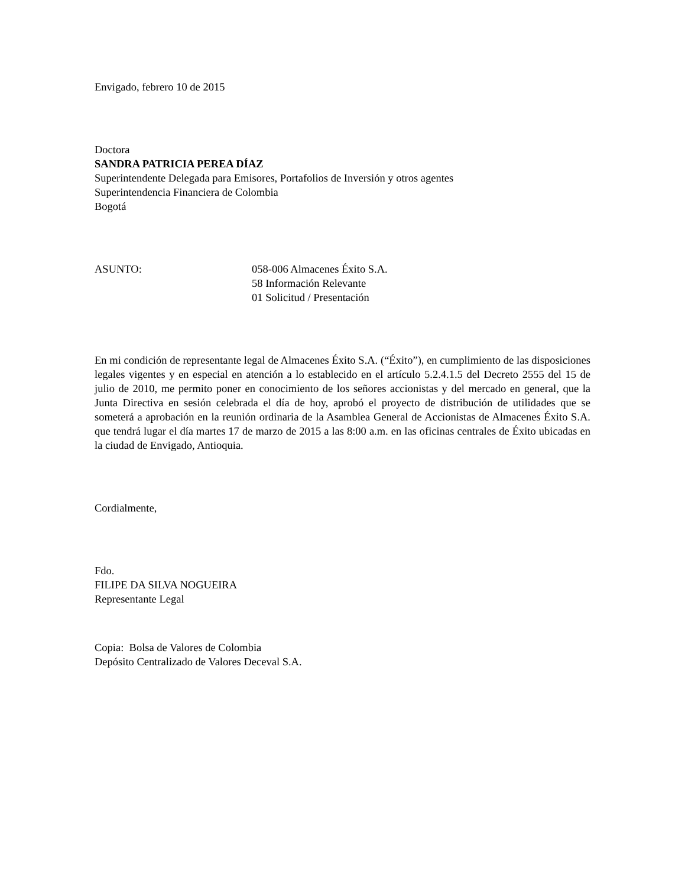Envigado, febrero 10 de 2015
Doctora
SANDRA PATRICIA PEREA DÍAZ
Superintendente Delegada para Emisores, Portafolios de Inversión y otros agentes
Superintendencia Financiera de Colombia
Bogotá
ASUNTO: 058-006 Almacenes Éxito S.A.
58 Información Relevante
01 Solicitud / Presentación
En mi condición de representante legal de Almacenes Éxito S.A. (“Éxito”), en cumplimiento de las disposiciones legales vigentes y en especial en atención a lo establecido en el artículo 5.2.4.1.5 del Decreto 2555 del 15 de julio de 2010, me permito poner en conocimiento de los señores accionistas y del mercado en general, que la Junta Directiva en sesión celebrada el día de hoy, aprobó el proyecto de distribución de utilidades que se someterá a aprobación en la reunión ordinaria de la Asamblea General de Accionistas de Almacenes Éxito S.A. que tendrá lugar el día martes 17 de marzo de 2015 a las 8:00 a.m. en las oficinas centrales de Éxito ubicadas en la ciudad de Envigado, Antioquia.
Cordialmente,
Fdo.
FILIPE DA SILVA NOGUEIRA
Representante Legal
Copia: Bolsa de Valores de Colombia
Depósito Centralizado de Valores Deceval S.A.